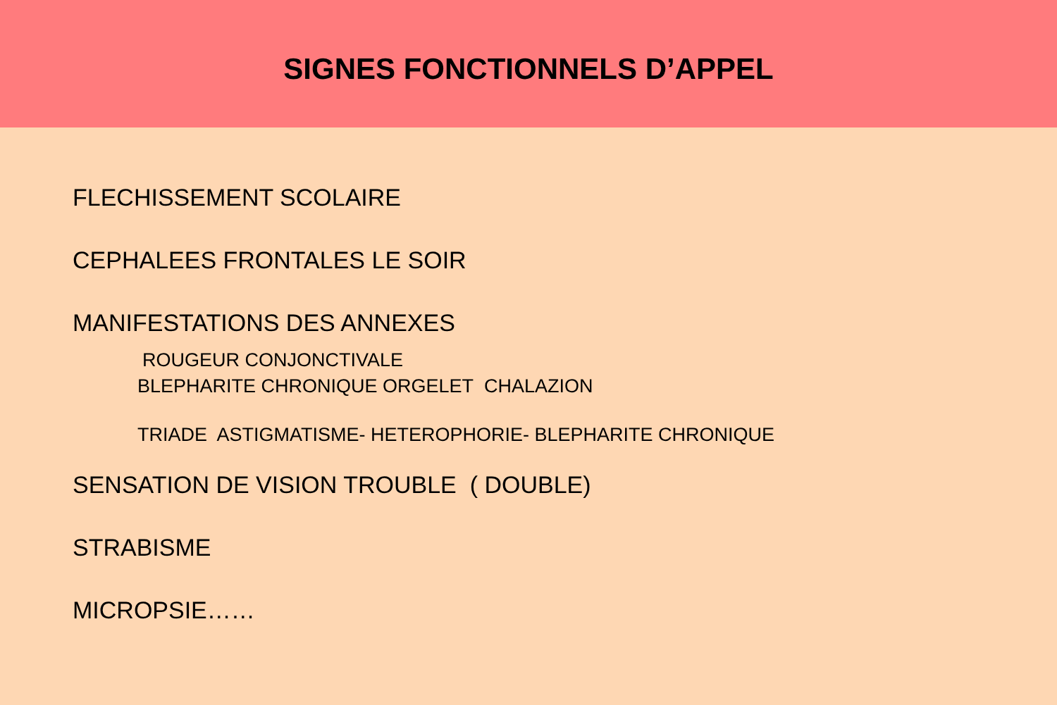SIGNES FONCTIONNELS D’APPEL
FLECHISSEMENT SCOLAIRE
CEPHALEES FRONTALES LE SOIR
MANIFESTATIONS DES ANNEXES
ROUGEUR CONJONCTIVALE
BLEPHARITE CHRONIQUE ORGELET CHALAZION
TRIADE ASTIGMATISME- HETEROPHORIE- BLEPHARITE CHRONIQUE
SENSATION DE VISION TROUBLE ( DOUBLE)
STRABISME
MICROPSIE……